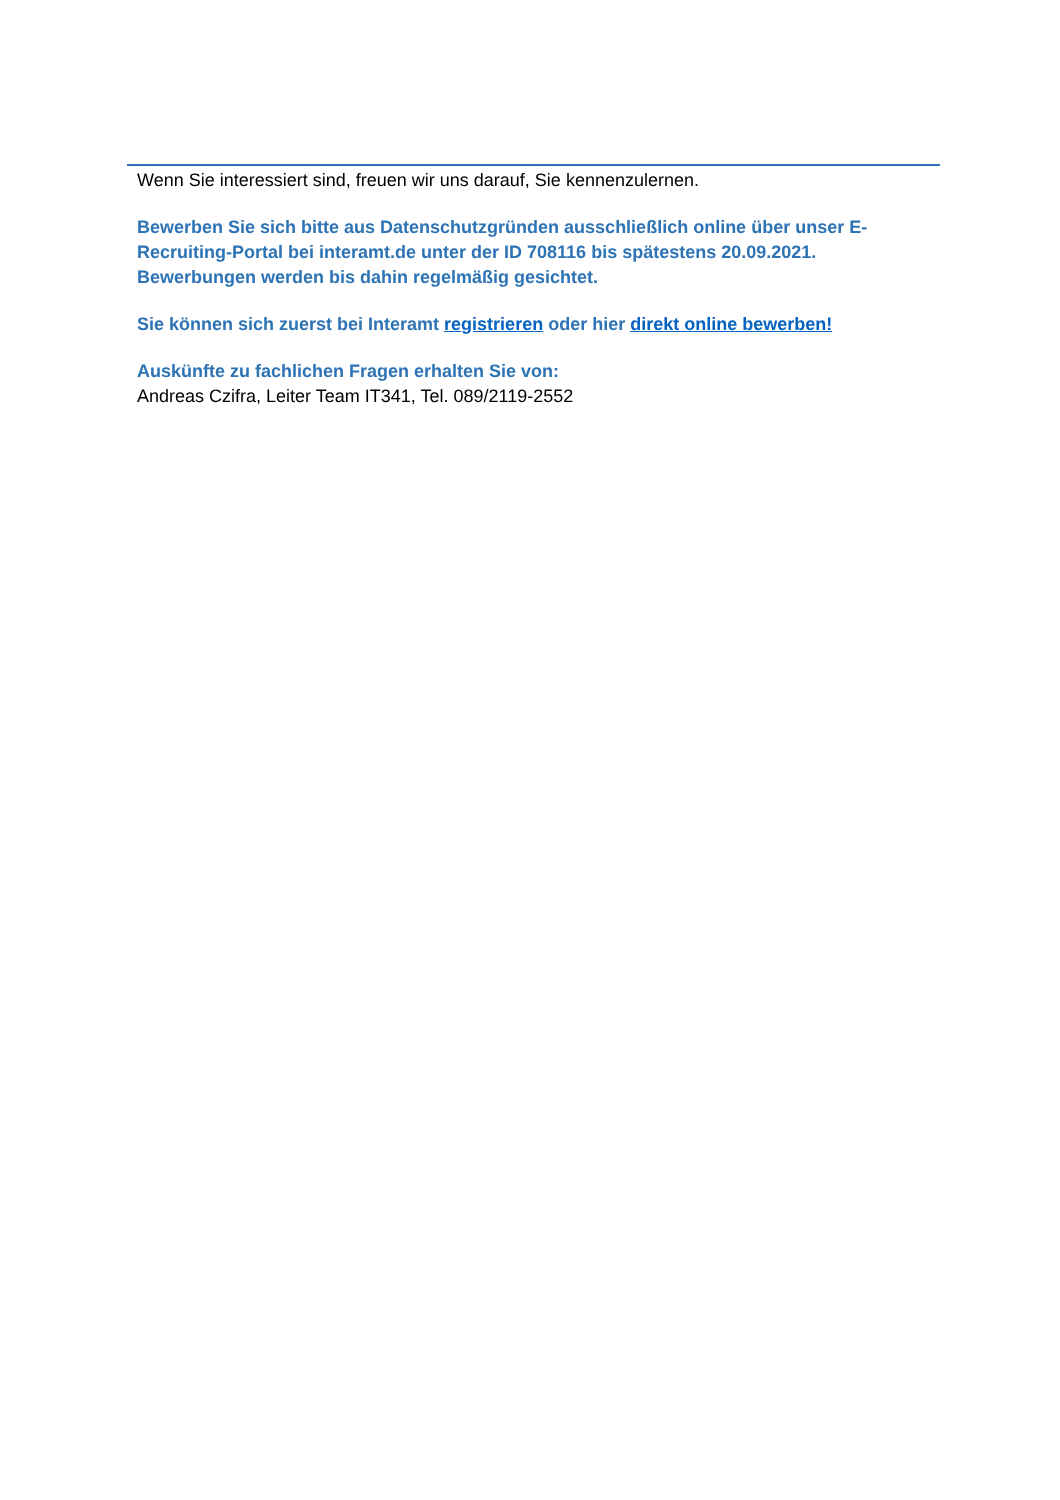Wenn Sie interessiert sind, freuen wir uns darauf, Sie kennenzulernen.
Bewerben Sie sich bitte aus Datenschutzgründen ausschließlich online über unser E-Recruiting-Portal bei interamt.de unter der ID 708116 bis spätestens 20.09.2021. Bewerbungen werden bis dahin regelmäßig gesichtet.
Sie können sich zuerst bei Interamt registrieren oder hier direkt online bewerben!
Auskünfte zu fachlichen Fragen erhalten Sie von:
Andreas Czifra, Leiter Team IT341, Tel. 089/2119-2552